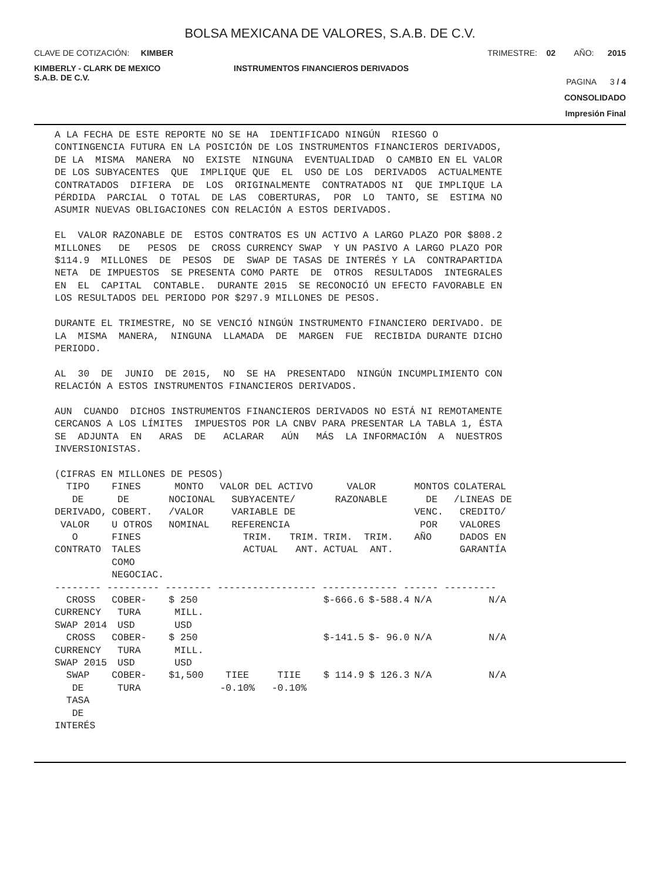BOLSA MEXICANA DE VALORES, S.A.B. DE C.V.
CLAVE DE COTIZACIÓN: KIMBER
TRIMESTRE: 02 AÑO: 2015
KIMBERLY - CLARK DE MEXICO
S.A.B. DE C.V.
INSTRUMENTOS FINANCIEROS DERIVADOS
PAGINA 3 / 4
CONSOLIDADO
Impresión Final
A LA FECHA DE ESTE REPORTE NO SE HA IDENTIFICADO NINGÚN RIESGO O CONTINGENCIA FUTURA EN LA POSICIÓN DE LOS INSTRUMENTOS FINANCIEROS DERIVADOS, DE LA MISMA MANERA NO EXISTE NINGUNA EVENTUALIDAD O CAMBIO EN EL VALOR DE LOS SUBYACENTES QUE IMPLIQUE QUE EL USO DE LOS DERIVADOS ACTUALMENTE CONTRATADOS DIFIERA DE LOS ORIGINALMENTE CONTRATADOS NI QUE IMPLIQUE LA PÉRDIDA PARCIAL O TOTAL DE LAS COBERTURAS, POR LO TANTO, SE ESTIMA NO ASUMIR NUEVAS OBLIGACIONES CON RELACIÓN A ESTOS DERIVADOS. EL VALOR RAZONABLE DE ESTOS CONTRATOS ES UN ACTIVO A LARGO PLAZO POR $808.2 MILLONES DE PESOS DE CROSS CURRENCY SWAP Y UN PASIVO A LARGO PLAZO POR $114.9 MILLONES DE PESOS DE SWAP DE TASAS DE INTERÉS Y LA CONTRAPARTIDA NETA DE IMPUESTOS SE PRESENTA COMO PARTE DE OTROS RESULTADOS INTEGRALES EN EL CAPITAL CONTABLE. DURANTE 2015 SE RECONOCIÓ UN EFECTO FAVORABLE EN LOS RESULTADOS DEL PERIODO POR $297.9 MILLONES DE PESOS. DURANTE EL TRIMESTRE, NO SE VENCIÓ NINGÚN INSTRUMENTO FINANCIERO DERIVADO. DE LA MISMA MANERA, NINGUNA LLAMADA DE MARGEN FUE RECIBIDA DURANTE DICHO PERIODO. AL 30 DE JUNIO DE 2015, NO SE HA PRESENTADO NINGÚN INCUMPLIMIENTO CON RELACIÓN A ESTOS INSTRUMENTOS FINANCIEROS DERIVADOS. AUN CUANDO DICHOS INSTRUMENTOS FINANCIEROS DERIVADOS NO ESTÁ NI REMOTAMENTE CERCANOS A LOS LÍMITES IMPUESTOS POR LA CNBV PARA PRESENTAR LA TABLA 1, ÉSTA SE ADJUNTA EN ARAS DE ACLARAR AÚN MÁS LA INFORMACIÓN A NUESTROS INVERSIONISTAS. (CIFRAS EN MILLONES DE PESOS)
| TIPO DE DERIVADO, VALOR O CONTRATO | FINES DE COBERT. U OTROS FINES TALES COMO NEGOCIAC. | MONTO NOCIONAL /VALOR NOMINAL | VALOR DEL ACTIVO SUBYACENTE/ VARIABLE DE REFERENCIA TRIM. TRIM. ACTUAL ANT. | | VALOR RAZONABLE TRIM. TRIM. ACTUAL ANT. | | MONTOS DE VENC. POR AÑO | COLATERAL /LINEAS DE CREDITO/ VALORES DADOS EN GARANTÍA |
| --- | --- | --- | --- | --- | --- | --- | --- | --- |
| -------- --------- -------- ----------------- ------------- ------ --------- | | | | | | | | |
| CROSS CURRENCY SWAP 2014 | COBER- TURA USD | $ 250 MILL. USD | | | $-666.6 | $-588.4 | N/A | N/A |
| CROSS CURRENCY SWAP 2015 | COBER- TURA USD | $ 250 MILL. USD | | | $-141.5 | $- 96.0 | N/A | N/A |
| SWAP DE TASA DE INTERÉS | COBER- TURA | $1,500 | TIEE -0.10% | TIIE -0.10% | $ 114.9 | $ 126.3 | N/A | N/A |